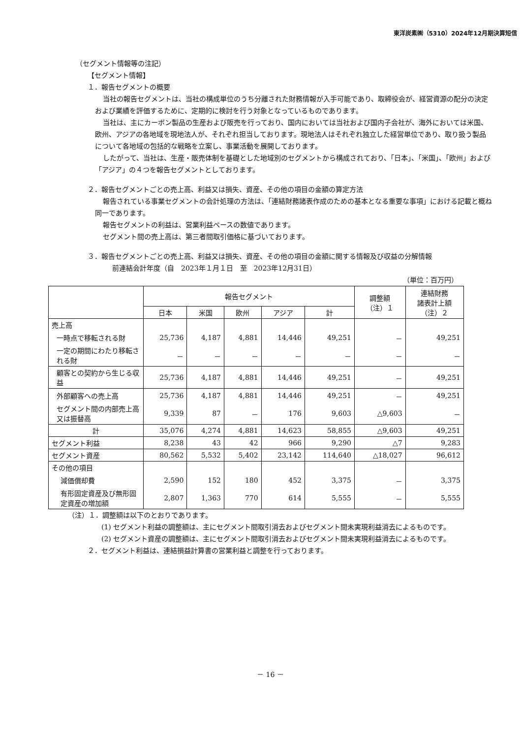東洋炭素㈱（5310）2024年12月期決算短信
（セグメント情報等の注記）
【セグメント情報】
１．報告セグメントの概要
当社の報告セグメントは、当社の構成単位のうち分離された財務情報が入手可能であり、取締役会が、経営資源の配分の決定および業績を評価するために、定期的に検討を行う対象となっているものであります。
当社は、主にカーボン製品の生産および販売を行っており、国内においては当社および国内子会社が、海外においては米国、欧州、アジアの各地域を現地法人が、それぞれ担当しております。現地法人はそれぞれ独立した経営単位であり、取り扱う製品について各地域の包括的な戦略を立案し、事業活動を展開しております。
したがって、当社は、生産・販売体制を基礎とした地域別のセグメントから構成されており、「日本」、「米国」、「欧州」および「アジア」の４つを報告セグメントとしております。
２．報告セグメントごとの売上高、利益又は損失、資産、その他の項目の金額の算定方法
報告されている事業セグメントの会計処理の方法は、「連結財務諸表作成のための基本となる重要な事項」における記載と概ね同一であります。
報告セグメントの利益は、営業利益ベースの数値であります。
セグメント間の売上高は、第三者間取引価格に基づいております。
３．報告セグメントごとの売上高、利益又は損失、資産、その他の項目の金額に関する情報及び収益の分解情報
前連結会計年度（自　2023年１月１日　至　2023年12月31日）
（単位：百万円）
| | 報告セグメント | | | | | 調整額 （注）１ | 連結財務 諸表計上額 （注）２ |
| --- | --- | --- | --- | --- | --- | --- | --- |
| | 日本 | 米国 | 欧州 | アジア | 計 | | |
| 売上高 | | | | | | | |
| 一時点で移転される財 | 25,736 | 4,187 | 4,881 | 14,446 | 49,251 | － | 49,251 |
| 一定の期間にわたり移転される財 | － | － | － | － | － | － | － |
| 顧客との契約から生じる収益 | 25,736 | 4,187 | 4,881 | 14,446 | 49,251 | － | 49,251 |
| 外部顧客への売上高 | 25,736 | 4,187 | 4,881 | 14,446 | 49,251 | － | 49,251 |
| セグメント間の内部売上高又は振替高 | 9,339 | 87 | － | 176 | 9,603 | △9,603 | － |
| 計 | 35,076 | 4,274 | 4,881 | 14,623 | 58,855 | △9,603 | 49,251 |
| セグメント利益 | 8,238 | 43 | 42 | 966 | 9,290 | △7 | 9,283 |
| セグメント資産 | 80,562 | 5,532 | 5,402 | 23,142 | 114,640 | △18,027 | 96,612 |
| その他の項目 | | | | | | | |
| 減価償却費 | 2,590 | 152 | 180 | 452 | 3,375 | － | 3,375 |
| 有形固定資産及び無形固定資産の増加額 | 2,807 | 1,363 | 770 | 614 | 5,555 | － | 5,555 |
（注）１．調整額は以下のとおりであります。
(1) セグメント利益の調整額は、主にセグメント間取引消去およびセグメント間未実現利益消去によるものです。
(2) セグメント資産の調整額は、主にセグメント間取引消去およびセグメント間未実現利益消去によるものです。
２．セグメント利益は、連結損益計算書の営業利益と調整を行っております。
－ 16 －